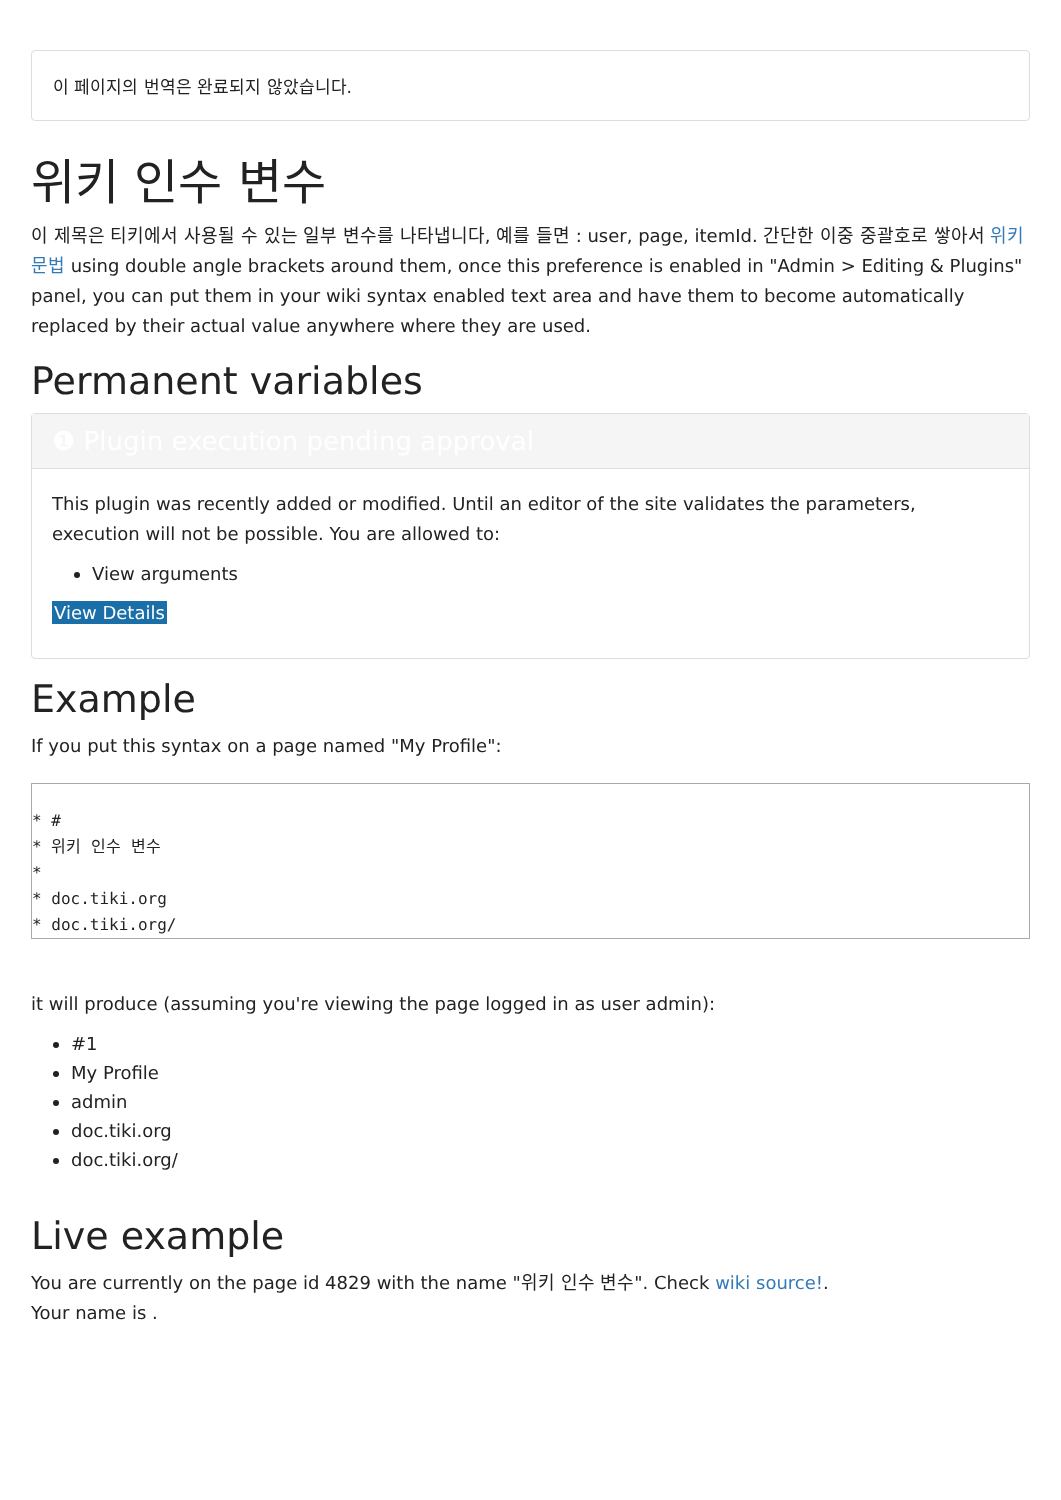이 페이지의 번역은 완료되지 않았습니다.
위키 인수 변수
이 제목은 티키에서 사용될 수 있는 일부 변수를 나타냅니다, 예를 들면 : user, page, itemId. 간단한 이중 중괄호로 쌓아서 위키 문법 using double angle brackets around them, once this preference is enabled in "Admin > Editing & Plugins" panel, you can put them in your wiki syntax enabled text area and have them to become automatically replaced by their actual value anywhere where they are used.
Permanent variables
❶ Plugin execution pending approval
This plugin was recently added or modified. Until an editor of the site validates the parameters, execution will not be possible. You are allowed to:
View arguments
View Details
Example
If you put this syntax on a page named "My Profile":
* #
* 위키 인수 변수
*
* doc.tiki.org
* doc.tiki.org/
it will produce (assuming you're viewing the page logged in as user admin):
#1
My Profile
admin
doc.tiki.org
doc.tiki.org/
Live example
You are currently on the page id 4829 with the name "위키 인수 변수". Check wiki source!.
Your name is .